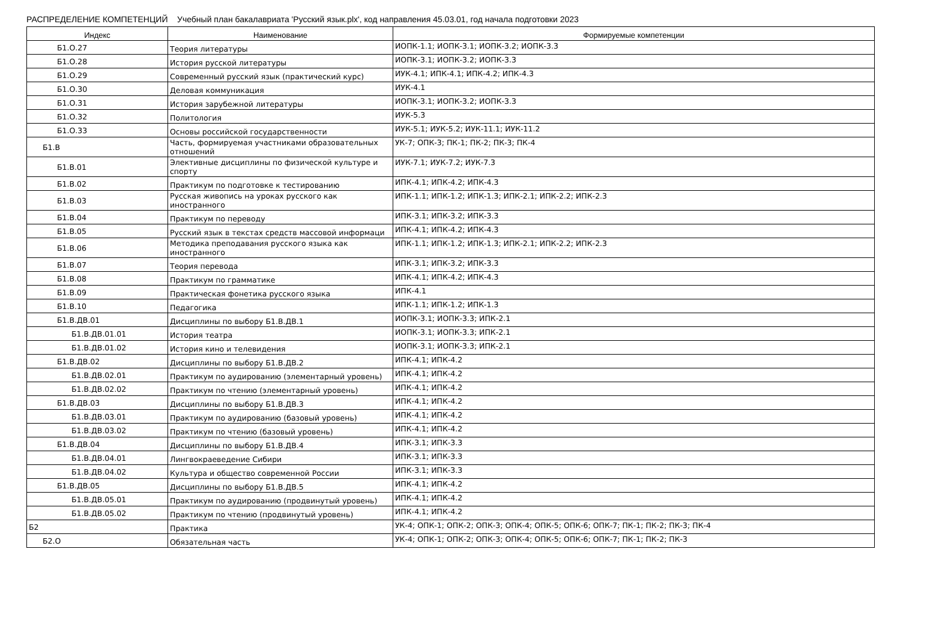РАСПРЕДЕЛЕНИЕ КОМПЕТЕНЦИЙ Учебный план бакалавриата 'Русский язык.plx', код направления 45.03.01, год начала подготовки 2023
| Индекс | Наименование | Формируемые компетенции |
| --- | --- | --- |
| Б1.О.27 | Теория литературы | ИОПК-1.1; ИОПК-3.1; ИОПК-3.2; ИОПК-3.3 |
| Б1.О.28 | История русской литературы | ИОПК-3.1; ИОПК-3.2; ИОПК-3.3 |
| Б1.О.29 | Современный русский язык (практический курс) | ИУК-4.1; ИПК-4.1; ИПК-4.2; ИПК-4.3 |
| Б1.О.30 | Деловая коммуникация | ИУК-4.1 |
| Б1.О.31 | История зарубежной литературы | ИОПК-3.1; ИОПК-3.2; ИОПК-3.3 |
| Б1.О.32 | Политология | ИУК-5.3 |
| Б1.О.33 | Основы российской государственности | ИУК-5.1; ИУК-5.2; ИУК-11.1; ИУК-11.2 |
| Б1.В | Часть, формируемая участниками образовательных отношений | УК-7; ОПК-3; ПК-1; ПК-2; ПК-3; ПК-4 |
| Б1.В.01 | Элективные дисциплины по физической культуре и спорту | ИУК-7.1; ИУК-7.2; ИУК-7.3 |
| Б1.В.02 | Практикум по подготовке к тестированию | ИПК-4.1; ИПК-4.2; ИПК-4.3 |
| Б1.В.03 | Русская живопись на уроках русского как иностранного | ИПК-1.1; ИПК-1.2; ИПК-1.3; ИПК-2.1; ИПК-2.2; ИПК-2.3 |
| Б1.В.04 | Практикум по переводу | ИПК-3.1; ИПК-3.2; ИПК-3.3 |
| Б1.В.05 | Русский язык в текстах средств массовой информаци | ИПК-4.1; ИПК-4.2; ИПК-4.3 |
| Б1.В.06 | Методика преподавания русского языка как иностранного | ИПК-1.1; ИПК-1.2; ИПК-1.3; ИПК-2.1; ИПК-2.2; ИПК-2.3 |
| Б1.В.07 | Теория перевода | ИПК-3.1; ИПК-3.2; ИПК-3.3 |
| Б1.В.08 | Практикум по грамматике | ИПК-4.1; ИПК-4.2; ИПК-4.3 |
| Б1.В.09 | Практическая фонетика русского языка | ИПК-4.1 |
| Б1.В.10 | Педагогика | ИПК-1.1; ИПК-1.2; ИПК-1.3 |
| Б1.В.ДВ.01 | Дисциплины по выбору Б1.В.ДВ.1 | ИОПК-3.1; ИОПК-3.3; ИПК-2.1 |
| Б1.В.ДВ.01.01 | История театра | ИОПК-3.1; ИОПК-3.3; ИПК-2.1 |
| Б1.В.ДВ.01.02 | История кино и телевидения | ИОПК-3.1; ИОПК-3.3; ИПК-2.1 |
| Б1.В.ДВ.02 | Дисциплины по выбору Б1.В.ДВ.2 | ИПК-4.1; ИПК-4.2 |
| Б1.В.ДВ.02.01 | Практикум по аудированию (элементарный уровень) | ИПК-4.1; ИПК-4.2 |
| Б1.В.ДВ.02.02 | Практикум по чтению (элементарный уровень) | ИПК-4.1; ИПК-4.2 |
| Б1.В.ДВ.03 | Дисциплины по выбору Б1.В.ДВ.3 | ИПК-4.1; ИПК-4.2 |
| Б1.В.ДВ.03.01 | Практикум по аудированию (базовый уровень) | ИПК-4.1; ИПК-4.2 |
| Б1.В.ДВ.03.02 | Практикум по чтению (базовый уровень) | ИПК-4.1; ИПК-4.2 |
| Б1.В.ДВ.04 | Дисциплины по выбору Б1.В.ДВ.4 | ИПК-3.1; ИПК-3.3 |
| Б1.В.ДВ.04.01 | Лингвокраеведение Сибири | ИПК-3.1; ИПК-3.3 |
| Б1.В.ДВ.04.02 | Культура и общество современной России | ИПК-3.1; ИПК-3.3 |
| Б1.В.ДВ.05 | Дисциплины по выбору Б1.В.ДВ.5 | ИПК-4.1; ИПК-4.2 |
| Б1.В.ДВ.05.01 | Практикум по аудированию (продвинутый уровень) | ИПК-4.1; ИПК-4.2 |
| Б1.В.ДВ.05.02 | Практикум по чтению (продвинутый уровень) | ИПК-4.1; ИПК-4.2 |
| Б2 | Практика | УК-4; ОПК-1; ОПК-2; ОПК-3; ОПК-4; ОПК-5; ОПК-6; ОПК-7; ПК-1; ПК-2; ПК-3; ПК-4 |
| Б2.О | Обязательная часть | УК-4; ОПК-1; ОПК-2; ОПК-3; ОПК-4; ОПК-5; ОПК-6; ОПК-7; ПК-1; ПК-2; ПК-3 |